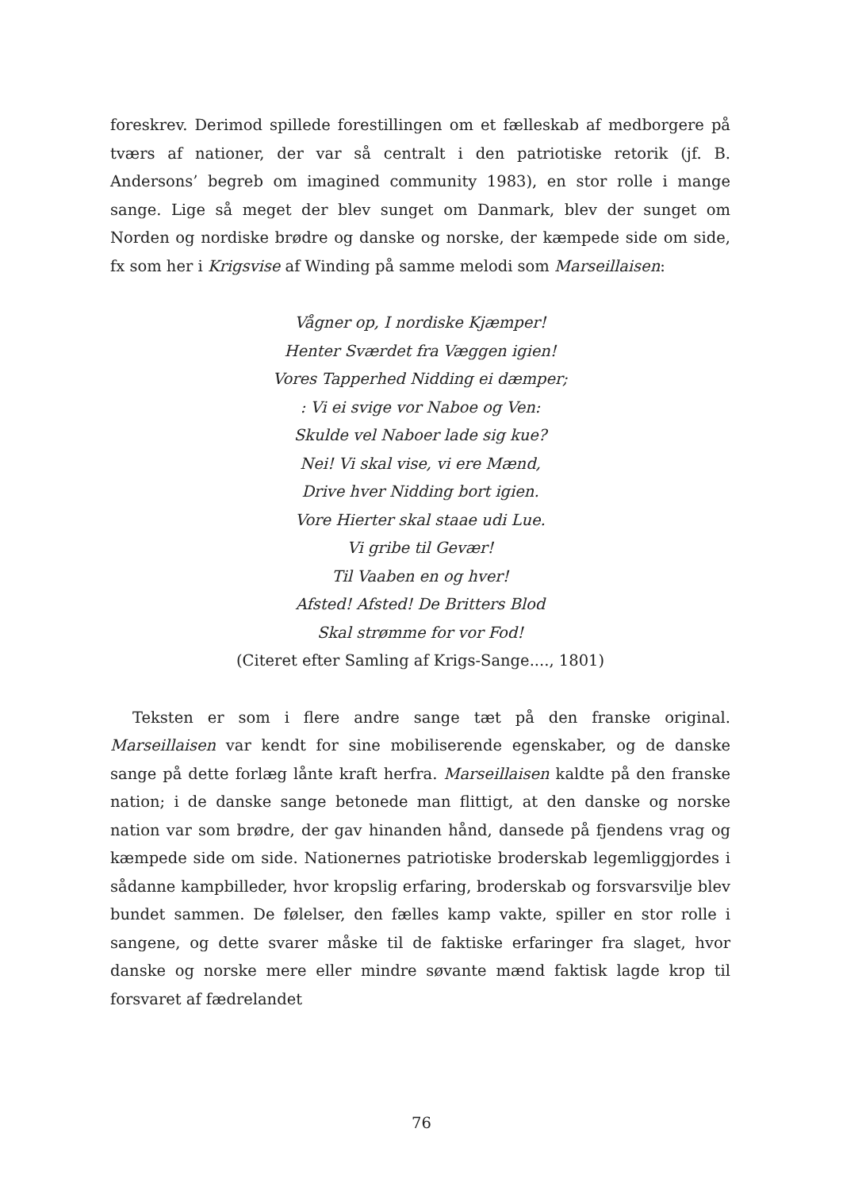foreskrev. Derimod spillede forestillingen om et fælleskab af medborgere på tværs af nationer, der var så centralt i den patriotiske retorik (jf. B. Andersons’ begreb om imagined community 1983), en stor rolle i mange sange. Lige så meget der blev sunget om Danmark, blev der sunget om Norden og nordiske brødre og danske og norske, der kæmpede side om side, fx som her i Krigsvise af Winding på samme melodi som Marseillaisen:
Vågner op, I nordiske Kjæmper!
Henter Sværdet fra Væggen igien!
Vores Tapperhed Nidding ei dæmper;
: Vi ei svige vor Naboe og Ven:
Skulde vel Naboer lade sig kue?
Nei! Vi skal vise, vi ere Mænd,
Drive hver Nidding bort igien.
Vore Hierter skal staae udi Lue.
Vi gribe til Gevær!
Til Vaaben en og hver!
Afsted! Afsted! De Britters Blod
Skal strømme for vor Fod!
(Citeret efter Samling af Krigs-Sange...., 1801)
Teksten er som i flere andre sange tæt på den franske original. Marseillaisen var kendt for sine mobiliserende egenskaber, og de danske sange på dette forlæg lånte kraft herfra. Marseillaisen kaldte på den franske nation; i de danske sange betonede man flittigt, at den danske og norske nation var som brødre, der gav hinanden hånd, dansede på fjendens vrag og kæmpede side om side. Nationernes patriotiske broderskab legemliggjordes i sådanne kampbilleder, hvor kropslig erfaring, broderskab og forsvarsvilje blev bundet sammen. De følelser, den fælles kamp vakte, spiller en stor rolle i sangene, og dette svarer måske til de faktiske erfaringer fra slaget, hvor danske og norske mere eller mindre søvante mænd faktisk lagde krop til forsvaret af fædrelandet
76